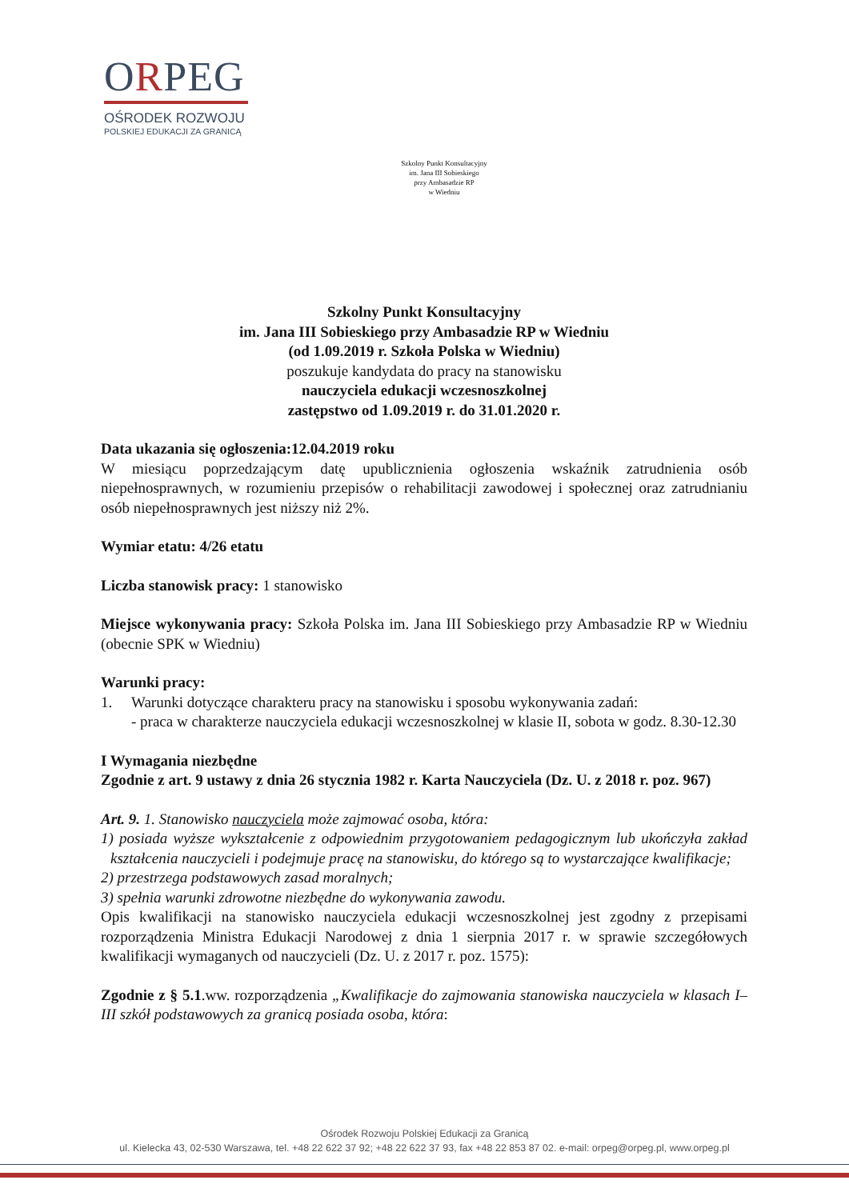ORP EG
OŚRODEK ROZWOJU
POLSKIEJ EDUKACJI ZA GRANICĄ
Szkolny Punkt Konsultacyjny
im. Jana III Sobieskiego
przy Ambasadzie RP
w Wiedniu
Szkolny Punkt Konsultacyjny
im. Jana III Sobieskiego przy Ambasadzie RP w Wiedniu
(od 1.09.2019 r. Szkoła Polska w Wiedniu)
poszukuje kandydata do pracy na stanowisku
nauczyciela edukacji wczesnoszkolnej
zastępstwo od 1.09.2019 r. do 31.01.2020 r.
Data ukazania się ogłoszenia:12.04.2019 roku
W miesiącu poprzedzającym datę upublicznienia ogłoszenia wskaźnik zatrudnienia osób niepełnosprawnych, w rozumieniu przepisów o rehabilitacji zawodowej i społecznej oraz zatrudnianiu osób niepełnosprawnych jest niższy niż 2%.
Wymiar etatu: 4/26 etatu
Liczba stanowisk pracy: 1 stanowisko
Miejsce wykonywania pracy: Szkoła Polska im. Jana III Sobieskiego przy Ambasadzie RP w Wiedniu (obecnie SPK w Wiedniu)
Warunki pracy:
1. Warunki dotyczące charakteru pracy na stanowisku i sposobu wykonywania zadań:
- praca w charakterze nauczyciela edukacji wczesnoszkolnej w klasie II, sobota w godz. 8.30-12.30
I Wymagania niezbędne
Zgodnie z art. 9 ustawy z dnia 26 stycznia 1982 r. Karta Nauczyciela (Dz. U. z 2018 r. poz. 967)
Art. 9. 1. Stanowisko nauczyciela może zajmować osoba, która:
1) posiada wyższe wykształcenie z odpowiednim przygotowaniem pedagogicznym lub ukończyła zakład kształcenia nauczycieli i podejmuje pracę na stanowisku, do którego są to wystarczające kwalifikacje;
2) przestrzega podstawowych zasad moralnych;
3) spełnia warunki zdrowotne niezbędne do wykonywania zawodu.
Opis kwalifikacji na stanowisko nauczyciela edukacji wczesnoszkolnej jest zgodny z przepisami rozporządzenia Ministra Edukacji Narodowej z dnia 1 sierpnia 2017 r. w sprawie szczegółowych kwalifikacji wymaganych od nauczycieli (Dz. U. z 2017 r. poz. 1575):
Zgodnie z § 5.1.ww. rozporządzenia „Kwalifikacje do zajmowania stanowiska nauczyciela w klasach I–III szkół podstawowych za granicą posiada osoba, która:
Ośrodek Rozwoju Polskiej Edukacji za Granicą
ul. Kielecka 43, 02-530 Warszawa, tel. +48 22 622 37 92; +48 22 622 37 93, fax +48 22 853 87 02. e-mail: orpeg@orpeg.pl, www.orpeg.pl